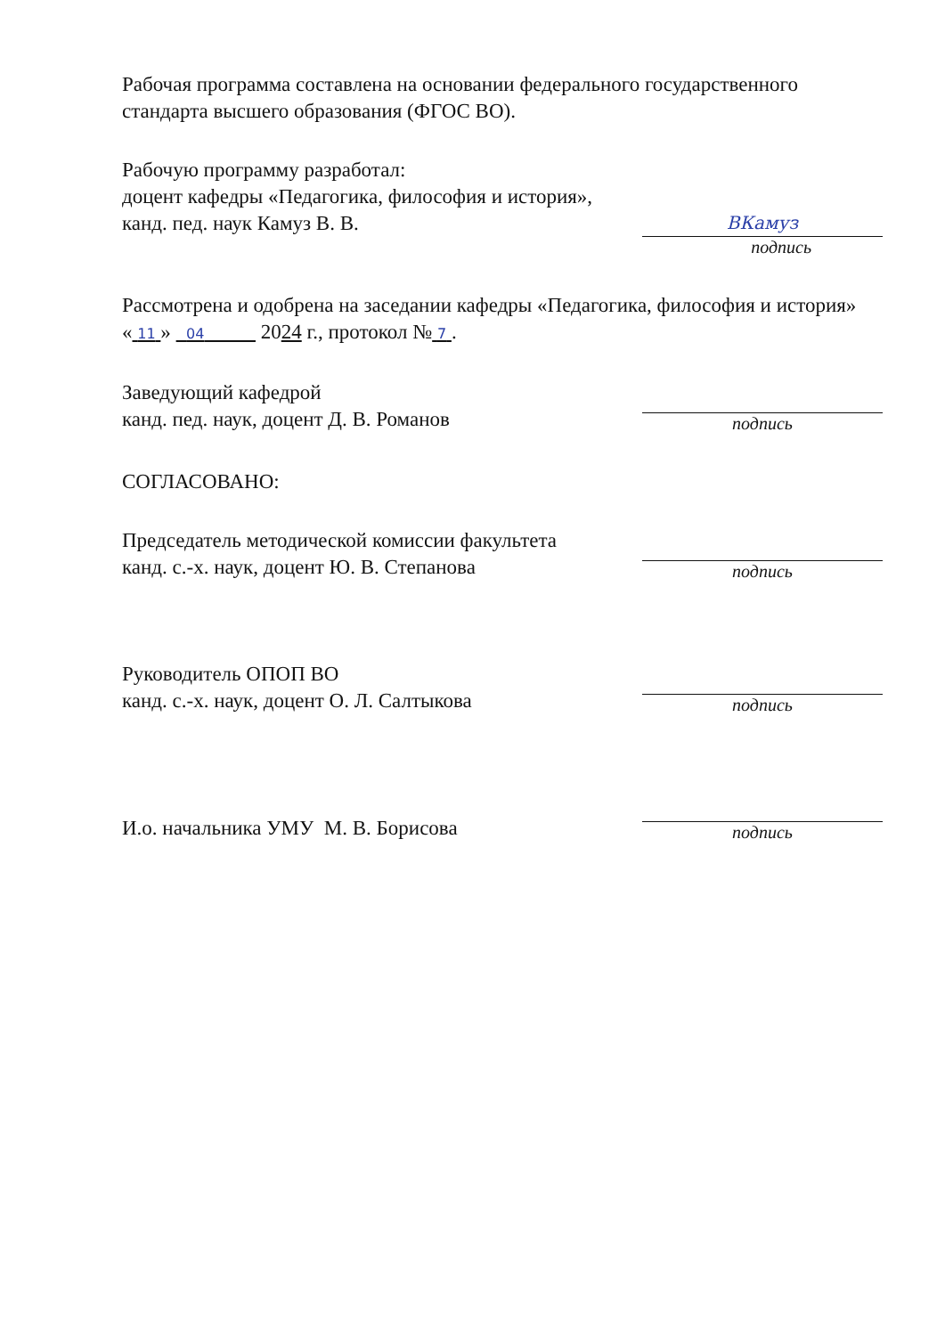Рабочая программа составлена на основании федерального государственного стандарта высшего образования (ФГОС ВО).
Рабочую программу разработал:
доцент кафедры «Педагогика, философия и история»,
канд. пед. наук Камуз В. В.
ВКамуз
подпись
Рассмотрена и одобрена на заседании кафедры «Педагогика, философия и история» « 11 » 04 2024 г., протокол № 7 .
Заведующий кафедрой
канд. пед. наук, доцент Д. В. Романов
подпись
СОГЛАСОВАНО:
Председатель методической комиссии факультета
канд. с.-х. наук, доцент Ю. В. Степанова
подпись
Руководитель ОПОП ВО
канд. с.-х. наук, доцент О. Л. Салтыкова
подпись
И.о. начальника УМУ М. В. Борисова
подпись